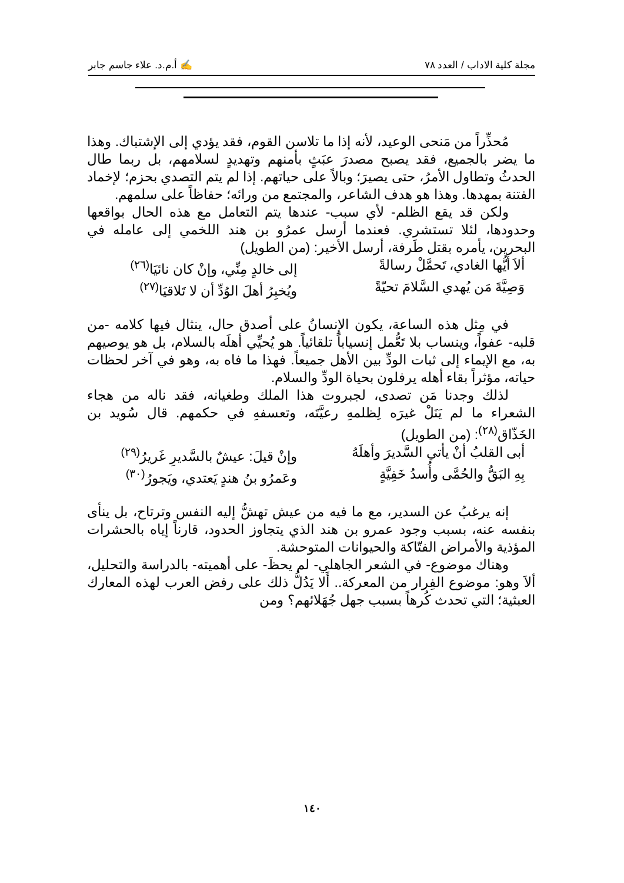مجلة كلية الاداب / العدد ٧٨ ✍ أ.م.د. علاء جاسم جابر
مُحذِّراً من مَنحى الوعيد، لأنه إذا ما تلاسن القوم، فقد يؤدي إلى الإشتباك. وهذا ما يضر بالجميع، فقد يصبح مصدرَ عبَثٍ بأمنهم وتهديدٍ لسلامهم، بل ربما طال الحدثُ وتطاول الأمرُ، حتى يصيرَ؛ وبالاً على حياتهم. إذا لم يتم التصدي بحزم؛ لإخماد الفتنة بمهدها. وهذا هو هدف الشاعر، والمجتمع من ورائه؛ حفاظاً على سلمهم.
ولكن قد يقع الظلم- لأي سبب- عندها يتم التعامل مع هذه الحال بواقعها وحدودها، لئلا تستشري. فعندما أرسل عمرُو بن هند اللخمي إلى عامله في البحرين، يأمره بقتل طَرفة، أرسل الأخير: (من الطويل)
ألاَ أيُّها الغادي، تَحمَّلْ رسالةً إلى خالدٍ مِنِّي، وإنْ كان نائيَا<sup>(٢٦)</sup>
وَصِيَّةَ مَن يُهدي السَّلامَ تحيّةً ويُخبِرُ أهلَ الوُدِّ أن لا تَلاقيَا<sup>(٢٧)</sup>
في مِثل هذه الساعة، يكون الإنسانُ على أصدق حال، ينثال فيها كلامه -من قلبه- عفواً، وينساب بلا تَعُّمل إنسياباً تلقائياً. هو يُحيِّي أهلَه بالسلام، بل هو يوصيهم به، مع الإيماء إلى ثبات الودِّ بين الأهل جميعاً. فهذا ما فاه به، وهو في آخر لحظات حياته، مؤثراً بقاء أهله يرفلون بحياة الودِّ والسلام.
لذلك وجدنا مَن تصدى، لجبروت هذا الملك وطغيانه، فقد ناله من هجاء الشعراء ما لم يَنَلْ غيرَه لِظلمهِ رعيَّتَه، وتعسفهِ في حكمهم. قال سُويد بن الخَذّاق<sup>(٢٨)</sup>: (من الطويل)
أبى القلبُ أنْ يأتي السَّديرَ وأهلَهُ وإنْ قيلَ: عيشٌ بالسَّديرِ غَريرُ<sup>(٢٩)</sup>
بِهِ البَقُّ والحُمَّى وأُسدُ خَفِيَّةٍ وعَمرُو بنُ هندٍ يَعتدي، ويَجورُ<sup>(٣٠)</sup>
إنه يرغبُ عن السدير، مع ما فيه من عيش تهشُّ إليه النفس وترتاح، بل ينأى بنفسه عنه، بسبب وجود عمرو بن هند الذي يتجاوز الحدود، قارناً إياه بالحشرات المؤذية والأمراض الفتّاكة والحيوانات المتوحشة.
وهناك موضوع- في الشعر الجاهلي- لم يحظَ- على أهميته- بالدراسة والتحليل، ألاَ وهو: موضوع الفِرار من المعركة.. أَلا يَدُلُّ ذلك على رفض العرب لهذه المعارك العبثية؛ التي تحدث كُرهاً بسبب جهل جُهَلائهم؟ ومن
١٤٠